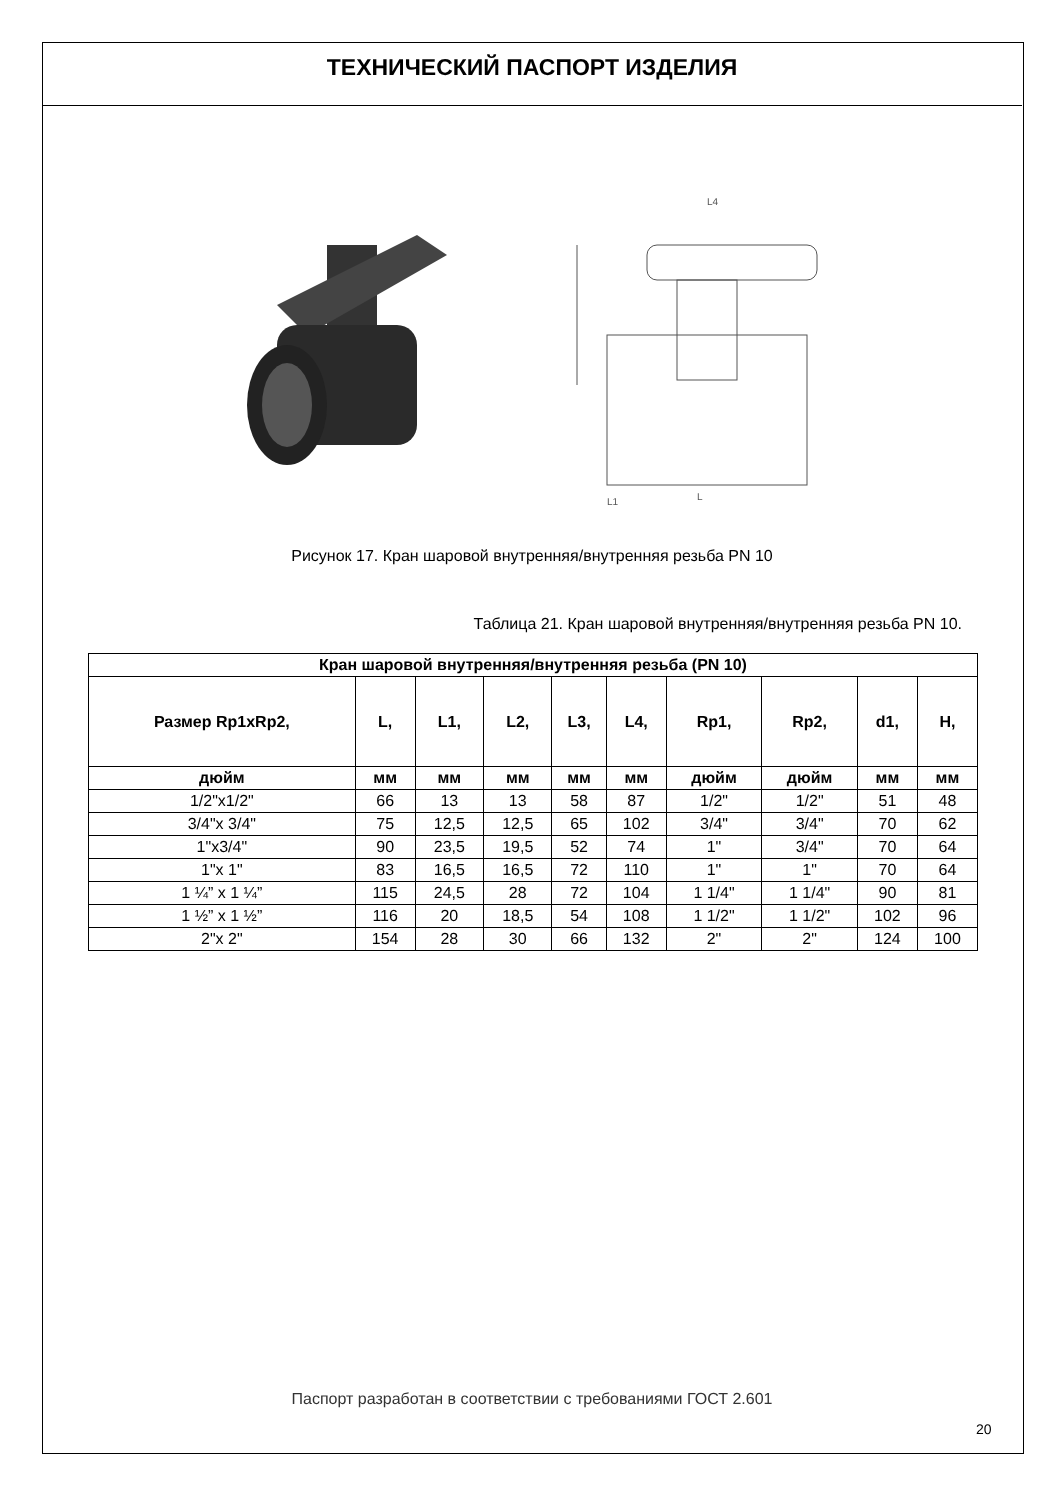ТЕХНИЧЕСКИЙ ПАСПОРТ ИЗДЕЛИЯ
L4
L1
L
Рисунок 17. Кран шаровой внутренняя/внутренняя резьба PN 10
Таблица 21. Кран шаровой внутренняя/внутренняя резьба PN 10.
| Кран шаровой внутренняя/внутренняя резьба (PN 10) | | | | | | | | | |
| --- | --- | --- | --- | --- | --- | --- | --- | --- | --- |
| Размер Rp1xRp2, | L, | L1, | L2, | L3, | L4, | Rp1, | Rp2, | d1, | H, |
| дюйм | мм | мм | мм | мм | мм | дюйм | дюйм | мм | мм |
| 1/2"x1/2" | 66 | 13 | 13 | 58 | 87 | 1/2" | 1/2" | 51 | 48 |
| 3/4"x 3/4" | 75 | 12,5 | 12,5 | 65 | 102 | 3/4" | 3/4" | 70 | 62 |
| 1"x3/4" | 90 | 23,5 | 19,5 | 52 | 74 | 1" | 3/4" | 70 | 64 |
| 1"x 1" | 83 | 16,5 | 16,5 | 72 | 110 | 1" | 1" | 70 | 64 |
| 1 ¼” x 1 ¼” | 115 | 24,5 | 28 | 72 | 104 | 1 1/4" | 1 1/4" | 90 | 81 |
| 1 ½” x 1 ½” | 116 | 20 | 18,5 | 54 | 108 | 1 1/2" | 1 1/2" | 102 | 96 |
| 2"x 2" | 154 | 28 | 30 | 66 | 132 | 2" | 2" | 124 | 100 |
Паспорт разработан в соответствии с требованиями ГОСТ 2.601
20